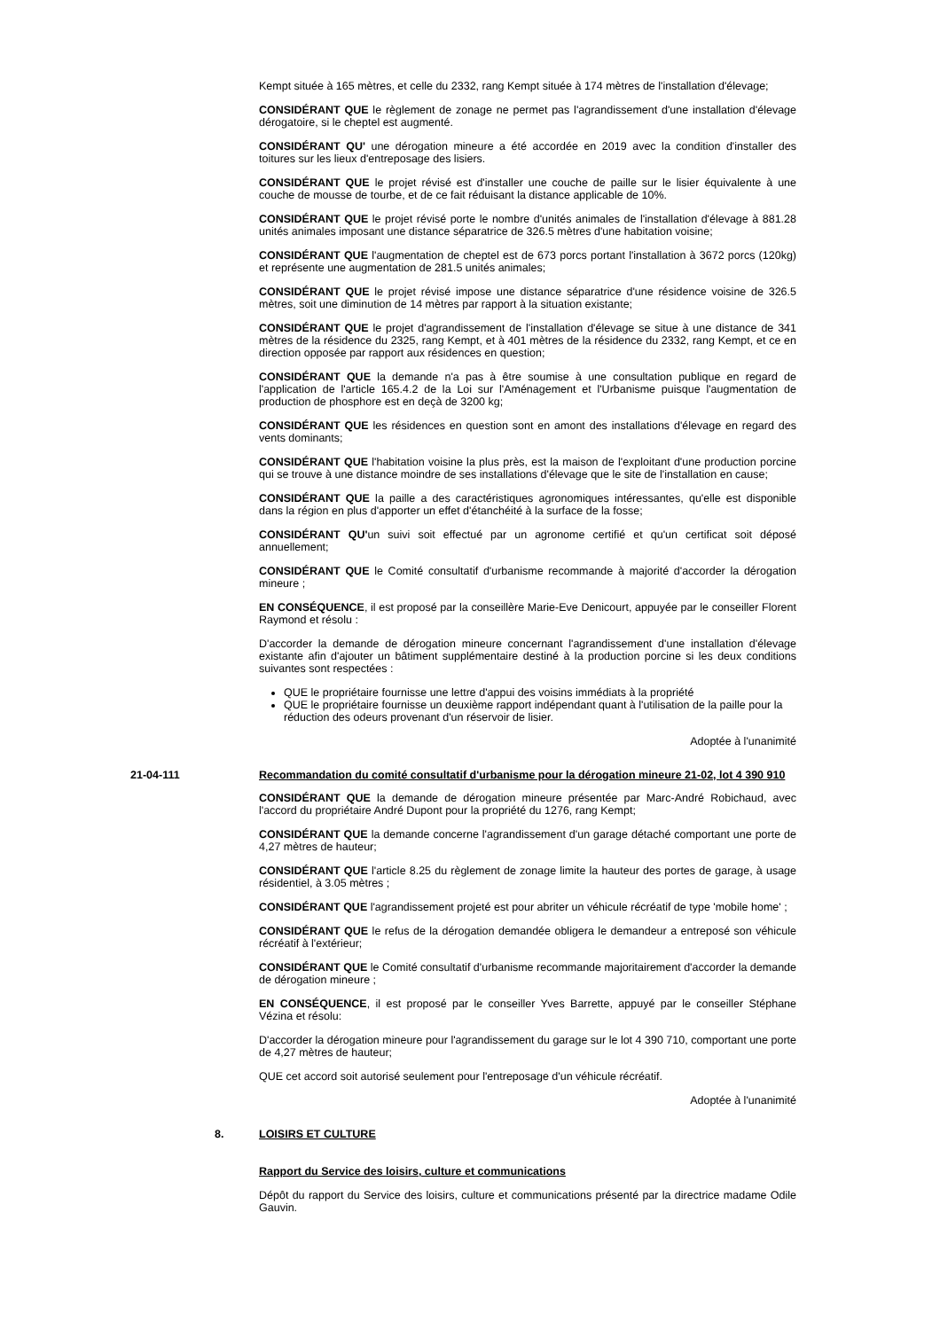Kempt située à 165 mètres, et celle du 2332, rang Kempt située à 174 mètres de l'installation d'élevage;
CONSIDÉRANT QUE le règlement de zonage ne permet pas l'agrandissement d'une installation d'élevage dérogatoire, si le cheptel est augmenté.
CONSIDÉRANT QU' une dérogation mineure a été accordée en 2019 avec la condition d'installer des toitures sur les lieux d'entreposage des lisiers.
CONSIDÉRANT QUE le projet révisé est d'installer une couche de paille sur le lisier équivalente à une couche de mousse de tourbe, et de ce fait réduisant la distance applicable de 10%.
CONSIDÉRANT QUE le projet révisé porte le nombre d'unités animales de l'installation d'élevage à 881.28 unités animales imposant une distance séparatrice de 326.5 mètres d'une habitation voisine;
CONSIDÉRANT QUE l'augmentation de cheptel est de 673 porcs portant l'installation à 3672 porcs (120kg) et représente une augmentation de 281.5 unités animales;
CONSIDÉRANT QUE le projet révisé impose une distance séparatrice d'une résidence voisine de 326.5 mètres, soit une diminution de 14 mètres par rapport à la situation existante;
CONSIDÉRANT QUE le projet d'agrandissement de l'installation d'élevage se situe à une distance de 341 mètres de la résidence du 2325, rang Kempt, et à 401 mètres de la résidence du 2332, rang Kempt, et ce en direction opposée par rapport aux résidences en question;
CONSIDÉRANT QUE la demande n'a pas à être soumise à une consultation publique en regard de l'application de l'article 165.4.2 de la Loi sur l'Aménagement et l'Urbanisme puisque l'augmentation de production de phosphore est en deçà de 3200 kg;
CONSIDÉRANT QUE les résidences en question sont en amont des installations d'élevage en regard des vents dominants;
CONSIDÉRANT QUE l'habitation voisine la plus près, est la maison de l'exploitant d'une production porcine qui se trouve à une distance moindre de ses installations d'élevage que le site de l'installation en cause;
CONSIDÉRANT QUE la paille a des caractéristiques agronomiques intéressantes, qu'elle est disponible dans la région en plus d'apporter un effet d'étanchéité à la surface de la fosse;
CONSIDÉRANT QU'un suivi soit effectué par un agronome certifié et qu'un certificat soit déposé annuellement;
CONSIDÉRANT QUE le Comité consultatif d'urbanisme recommande à majorité d'accorder la dérogation mineure ;
EN CONSÉQUENCE, il est proposé par la conseillère Marie-Eve Denicourt, appuyée par le conseiller Florent Raymond et résolu :
D'accorder la demande de dérogation mineure concernant l'agrandissement d'une installation d'élevage existante afin d'ajouter un bâtiment supplémentaire destiné à la production porcine si les deux conditions suivantes sont respectées :
QUE le propriétaire fournisse une lettre d'appui des voisins immédiats à la propriété
QUE le propriétaire fournisse un deuxième rapport indépendant quant à l'utilisation de la paille pour la réduction des odeurs provenant d'un réservoir de lisier.
Adoptée à l'unanimité
21-04-111 Recommandation du comité consultatif d'urbanisme pour la dérogation mineure 21-02, lot 4 390 910
CONSIDÉRANT QUE la demande de dérogation mineure présentée par Marc-André Robichaud, avec l'accord du propriétaire André Dupont pour la propriété du 1276, rang Kempt;
CONSIDÉRANT QUE la demande concerne l'agrandissement d'un garage détaché comportant une porte de 4,27 mètres de hauteur;
CONSIDÉRANT QUE l'article 8.25 du règlement de zonage limite la hauteur des portes de garage, à usage résidentiel, à 3.05 mètres ;
CONSIDÉRANT QUE l'agrandissement projeté est pour abriter un véhicule récréatif de type 'mobile home' ;
CONSIDÉRANT QUE le refus de la dérogation demandée obligera le demandeur a entreposé son véhicule récréatif à l'extérieur;
CONSIDÉRANT QUE le Comité consultatif d'urbanisme recommande majoritairement d'accorder la demande de dérogation mineure ;
EN CONSÉQUENCE, il est proposé par le conseiller Yves Barrette, appuyé par le conseiller Stéphane Vézina et résolu:
D'accorder la dérogation mineure pour l'agrandissement du garage sur le lot 4 390 710, comportant une porte de 4,27 mètres de hauteur;
QUE cet accord soit autorisé seulement pour l'entreposage d'un véhicule récréatif.
Adoptée à l'unanimité
8. LOISIRS ET CULTURE
Rapport du Service des loisirs, culture et communications
Dépôt du rapport du Service des loisirs, culture et communications présenté par la directrice madame Odile Gauvin.